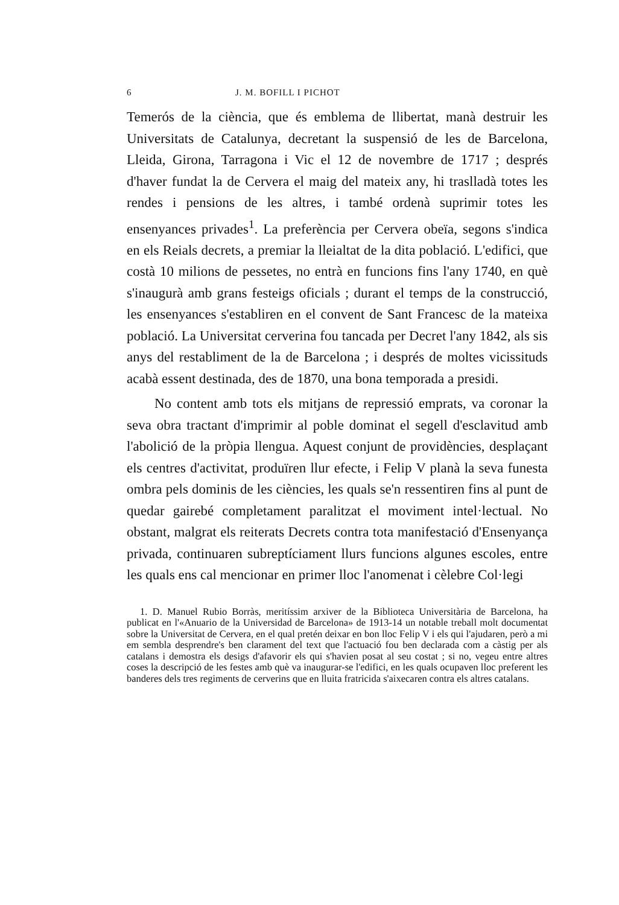6 J. M. BOFILL I PICHOT
Temerós de la ciència, que és emblema de llibertat, manà destruir les Universitats de Catalunya, decretant la suspensió de les de Barcelona, Lleida, Girona, Tarragona i Vic el 12 de novembre de 1717 ; després d'haver fundat la de Cervera el maig del mateix any, hi traslladà totes les rendes i pensions de les altres, i també ordenà suprimir totes les ensenyances privades<sup>1</sup>. La preferència per Cervera obeïa, segons s'indica en els Reials decrets, a premiar la lleialtat de la dita població. L'edifici, que costà 10 milions de pessetes, no entrà en funcions fins l'any 1740, en què s'inaugurà amb grans festeigs oficials ; durant el temps de la construcció, les ensenyances s'establiren en el convent de Sant Francesc de la mateixa població. La Universitat cerverina fou tancada per Decret l'any 1842, als sis anys del restabliment de la de Barcelona ; i després de moltes vicissituds acabà essent destinada, des de 1870, una bona temporada a presidi.
No content amb tots els mitjans de repressió emprats, va coronar la seva obra tractant d'imprimir al poble dominat el segell d'esclavitud amb l'abolició de la pròpia llengua. Aquest conjunt de providències, desplaçant els centres d'activitat, produïren llur efecte, i Felip V planà la seva funesta ombra pels dominis de les ciències, les quals se'n ressentiren fins al punt de quedar gairebé completament paralitzat el moviment intel·lectual. No obstant, malgrat els reiterats Decrets contra tota manifestació d'Ensenyança privada, continuaren subreptíciament llurs funcions algunes escoles, entre les quals ens cal mencionar en primer lloc l'anomenat i cèlebre Col·legi
1. D. Manuel Rubio Borràs, meritíssim arxiver de la Biblioteca Universitària de Barcelona, ha publicat en l'«Anuario de la Universidad de Barcelona» de 1913-14 un notable treball molt documentat sobre la Universitat de Cervera, en el qual pretén deixar en bon lloc Felip V i els qui l'ajudaren, però a mi em sembla desprendre's ben clarament del text que l'actuació fou ben declarada com a càstig per als catalans i demostra els desigs d'afavorir els qui s'havien posat al seu costat ; si no, vegeu entre altres coses la descripció de les festes amb què va inaugurar-se l'edifici, en les quals ocupaven lloc preferent les banderes dels tres regiments de cerverins que en lluita fratricida s'aixecaren contra els altres catalans.